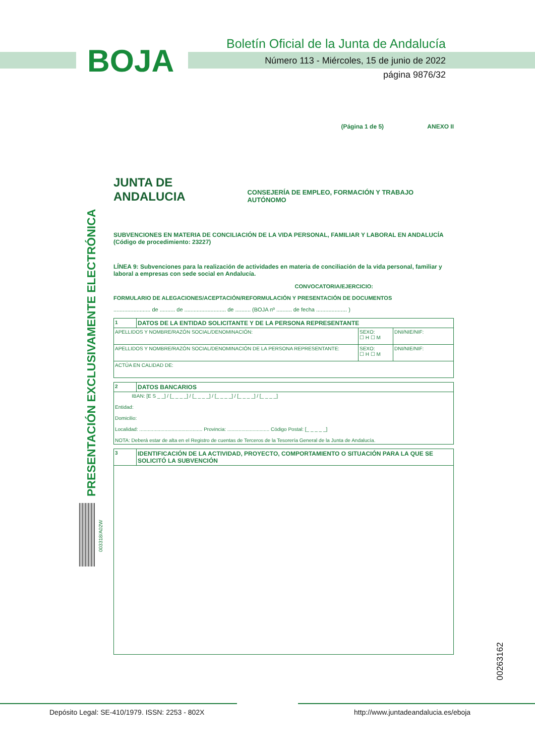BOJA
Boletín Oficial de la Junta de Andalucía
Número 113 - Miércoles, 15 de junio de 2022
página 9876/32
PRESENTACIÓN EXCLUSIVAMENTE ELECTRÓNICA
003318/A02W
00263162
(Página 1 de 5) ANEXO II
JUNTA DE ANDALUCIA CONSEJERÍA DE EMPLEO, FORMACIÓN Y TRABAJO AUTÓNOMO
SUBVENCIONES EN MATERIA DE CONCILIACIÓN DE LA VIDA PERSONAL, FAMILIAR Y LABORAL EN ANDALUCÍA
(Código de procedimiento: 23227)
LÍNEA 9: Subvenciones para la realización de actividades en materia de conciliación de la vida personal, familiar y laboral a empresas con sede social en Andalucía.
CONVOCATORIA/EJERCICIO:
FORMULARIO DE ALEGACIONES/ACEPTACIÓN/REFORMULACIÓN Y PRESENTACIÓN DE DOCUMENTOS
........................ de .......... de ........................... de .......... (BOJA nº .......... de fecha .................... )
| 1 | DATOS DE LA ENTIDAD SOLICITANTE Y DE LA PERSONA REPRESENTANTE | | |
| APELLIDOS Y NOMBRE/RAZÓN SOCIAL/DENOMINACIÓN: | | SEXO: ☐ H ☐ M | DNI/NIE/NIF: |
| APELLIDOS Y NOMBRE/RAZÓN SOCIAL/DENOMINACIÓN DE LA PERSONA REPRESENTANTE: | | SEXO: ☐ H ☐ M | DNI/NIE/NIF: |
| ACTÚA EN CALIDAD DE: | | | |
| 2 | DATOS BANCARIOS |
| IBAN: [E S _ _] / [_ _ _ _] / [_ _ _ _] / [_ _ _ _] / [_ _ _ _] / [_ _ _ _] Entidad: Domicilio: Localidad: ............................................. Provincia: .............................. Código Postal: [_ _ _ _ _] NOTA: Deberá estar de alta en el Registro de cuentas de Terceros de la Tesorería General de la Junta de Andalucía. | |
| 3 | IDENTIFICACIÓN DE LA ACTIVIDAD, PROYECTO, COMPORTAMIENTO O SITUACIÓN PARA LA QUE SE SOLICITÓ LA SUBVENCIÓN |
Depósito Legal: SE-410/1979. ISSN: 2253 - 802X
http://www.juntadeandalucia.es/eboja